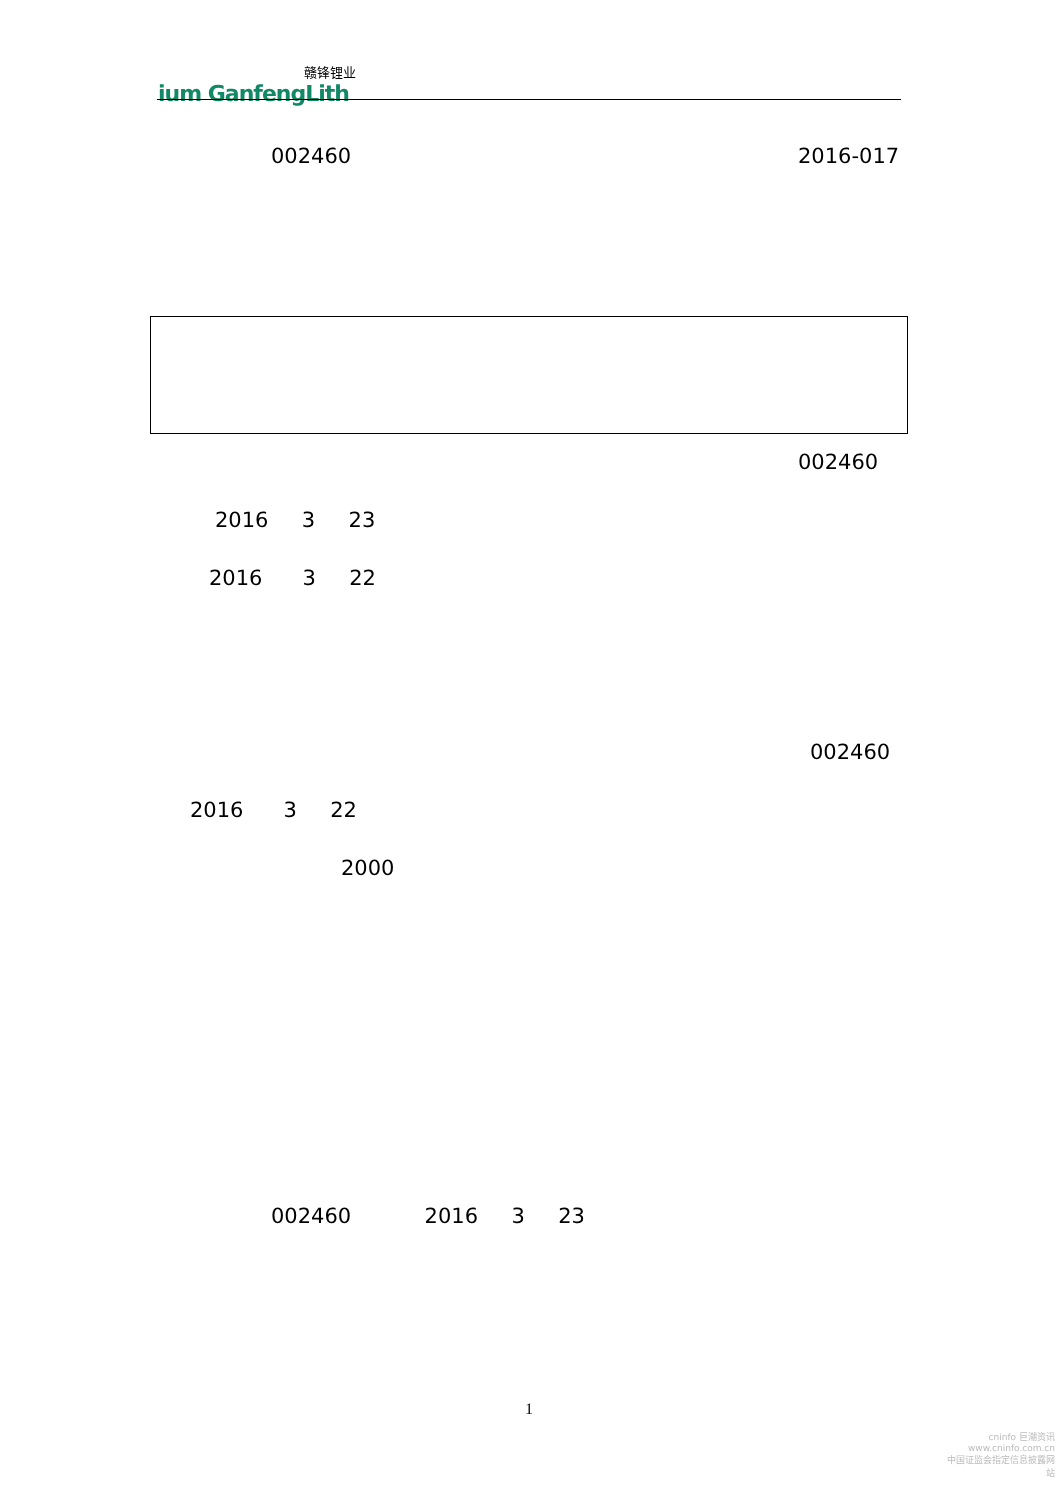赣锋锂业
ium GanfengLith
002460 2016-017
002460
2016 3 23
2016 3 22
002460
2016 3 22
2000
002460 2016 3 23
1
cninfo 巨潮资讯
www.cninfo.com.cn
中国证监会指定信息披露网站